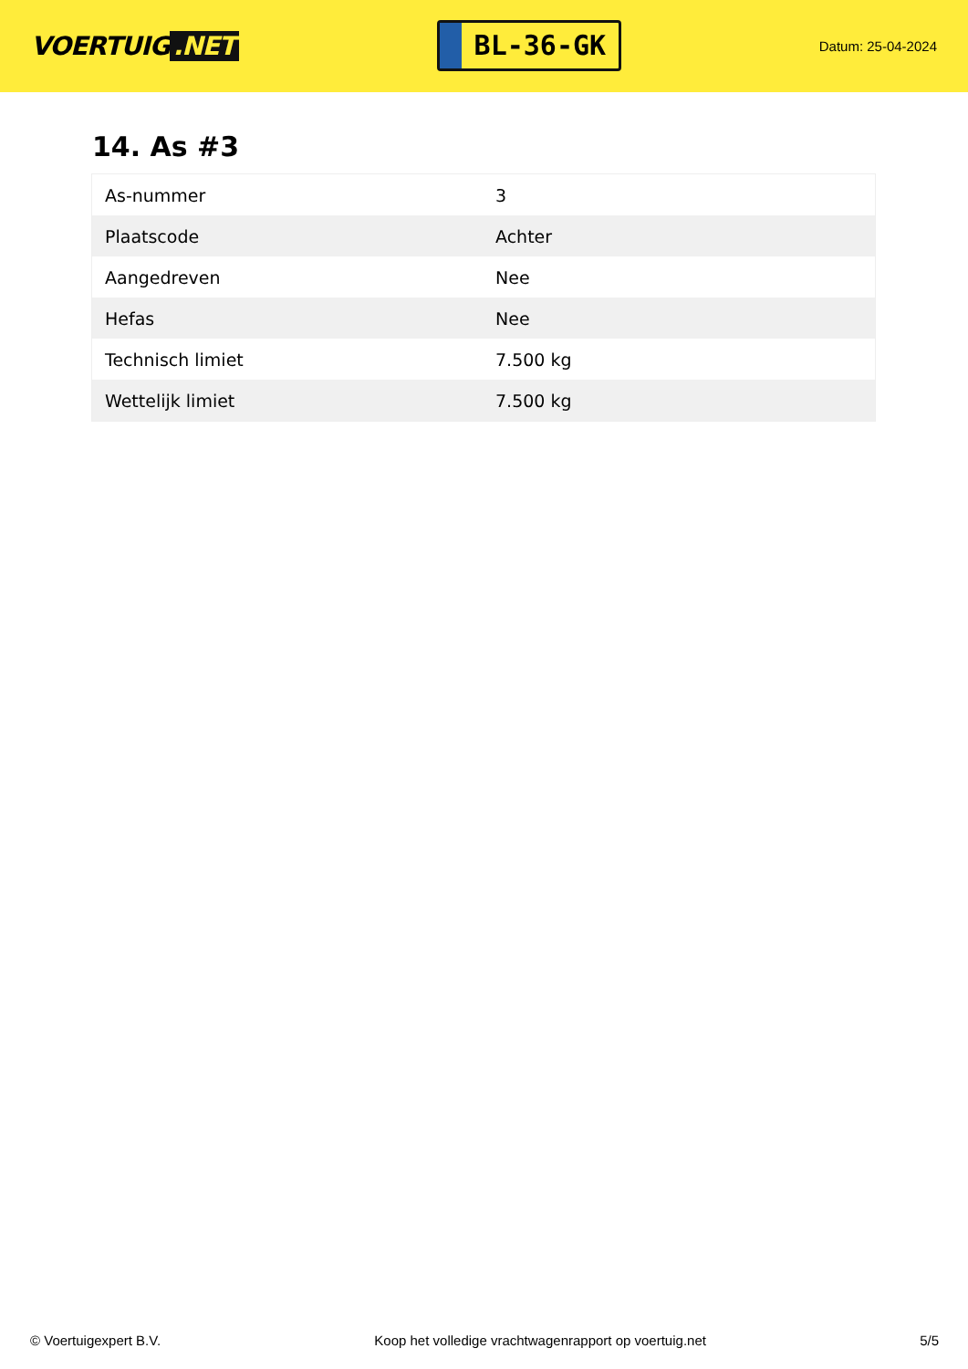VOERTUIG.NET
BL-36-GK
Datum: 25-04-2024
14. As #3
| As-nummer | 3 |
| Plaatscode | Achter |
| Aangedreven | Nee |
| Hefas | Nee |
| Technisch limiet | 7.500 kg |
| Wettelijk limiet | 7.500 kg |
© Voertuigexpert B.V. Koop het volledige vrachtwagenrapport op voertuig.net 5/5